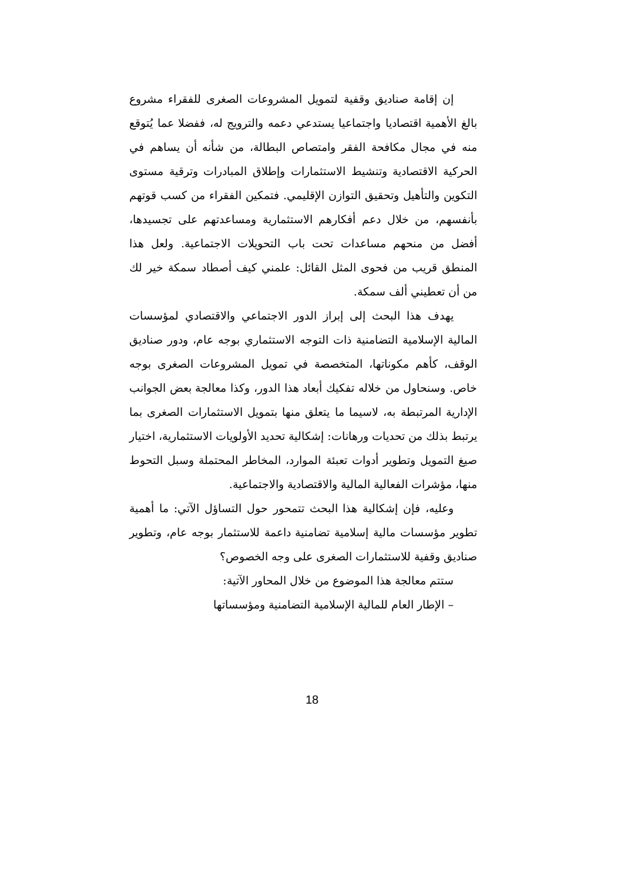إن إقامة صناديق وقفية لتمويل المشروعات الصغرى للفقراء مشروع بالغ الأهمية اقتصاديا واجتماعيا يستدعي دعمه والترويج له، ففضلا عما يُتوقع منه في مجال مكافحة الفقر وامتصاص البطالة، من شأنه أن يساهم في الحركية الاقتصادية وتنشيط الاستثمارات وإطلاق المبادرات وترقية مستوى التكوين والتأهيل وتحقيق التوازن الإقليمي. فتمكين الفقراء من كسب قوتهم بأنفسهم، من خلال دعم أفكارهم الاستثمارية ومساعدتهم على تجسيدها، أفضل من منحهم مساعدات تحت باب التحويلات الاجتماعية. ولعل هذا المنطق قريب من فحوى المثل القائل: علمني كيف أصطاد سمكة خير لك من أن تعطيني ألف سمكة.
يهدف هذا البحث إلى إبراز الدور الاجتماعي والاقتصادي لمؤسسات المالية الإسلامية التضامنية ذات التوجه الاستثماري بوجه عام، ودور صناديق الوقف، كأهم مكوناتها، المتخصصة في تمويل المشروعات الصغرى بوجه خاص. وسنحاول من خلاله تفكيك أبعاد هذا الدور، وكذا معالجة بعض الجوانب الإدارية المرتبطة به، لاسيما ما يتعلق منها بتمويل الاستثمارات الصغرى بما يرتبط بذلك من تحديات ورهانات: إشكالية تحديد الأولويات الاستثمارية، اختيار صيغ التمويل وتطوير أدوات تعبئة الموارد، المخاطر المحتملة وسبل التحوط منها، مؤشرات الفعالية المالية والاقتصادية والاجتماعية.
وعليه، فإن إشكالية هذا البحث تتمحور حول التساؤل الآتي: ما أهمية تطوير مؤسسات مالية إسلامية تضامنية داعمة للاستثمار بوجه عام، وتطوير صناديق وقفية للاستثمارات الصغرى على وجه الخصوص؟
ستتم معالجة هذا الموضوع من خلال المحاور الآتية:
– الإطار العام للمالية الإسلامية التضامنية ومؤسساتها
18